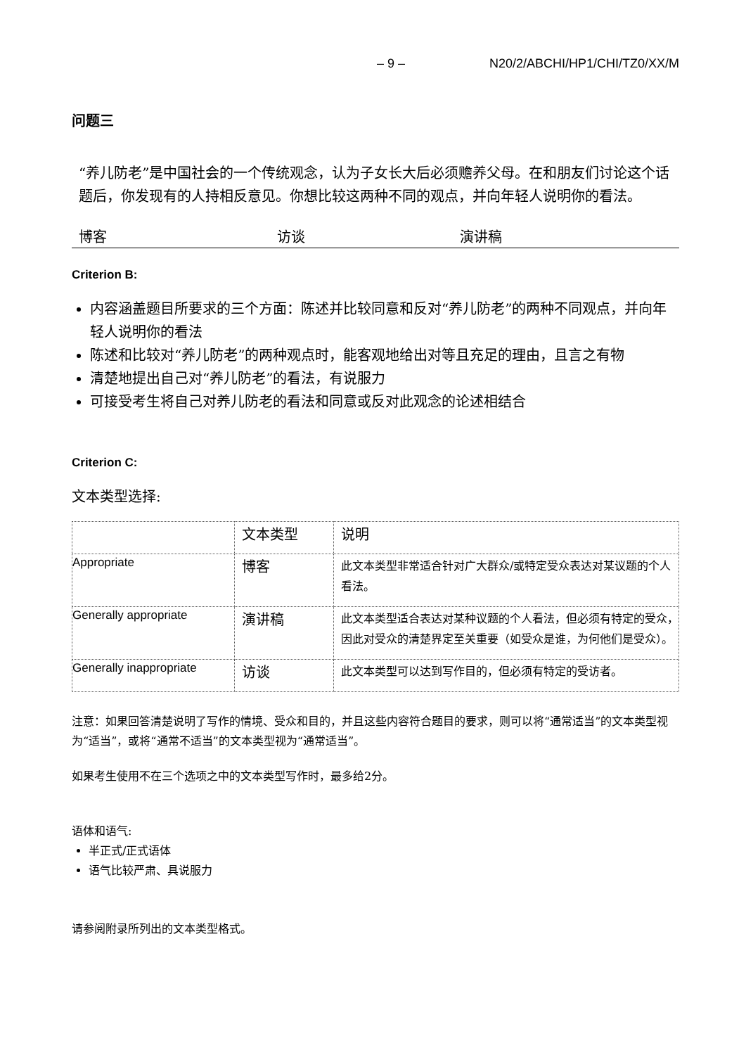– 9 – N20/2/ABCHI/HP1/CHI/TZ0/XX/M
问题三
“养儿防老”是中国社会的一个传统观念，认为子女长大后必须赡养父母。在和朋友们讨论这个话题后，你发现有的人持相反意见。你想比较这两种不同的观点，并向年轻人说明你的看法。
博客 访谈 演讲稿
Criterion B:
内容涵盖题目所要求的三个方面：陈述并比较同意和反对“养儿防老”的两种不同观点，并向年轻人说明你的看法
陈述和比较对“养儿防老”的两种观点时，能客观地给出对等且充足的理由，且言之有物
清楚地提出自己对“养儿防老”的看法，有说服力
可接受考生将自己对养儿防老的看法和同意或反对此观念的论述相结合
Criterion C:
文本类型选择:
| | 文本类型 | 说明 |
| --- | --- | --- |
| Appropriate | 博客 | 此文本类型非常适合针对广大群众/或特定受众表达对某议题的个人看法。 |
| Generally appropriate | 演讲稿 | 此文本类型适合表达对某种议题的个人看法，但必须有特定的受众，因此对受众的清楚界定至关重要（如受众是谁，为何他们是受众）。 |
| Generally inappropriate | 访谈 | 此文本类型可以达到写作目的，但必须有特定的受访者。 |
注意：如果回答清楚说明了写作的情境、受众和目的，并且这些内容符合题目的要求，则可以将“通常适当”的文本类型视为“适当”，或将“通常不适当”的文本类型视为“通常适当”。
如果考生使用不在三个选项之中的文本类型写作时，最多给2分。
语体和语气:
半正式/正式语体
语气比较严肃、具说服力
请参阅附录所列出的文本类型格式。